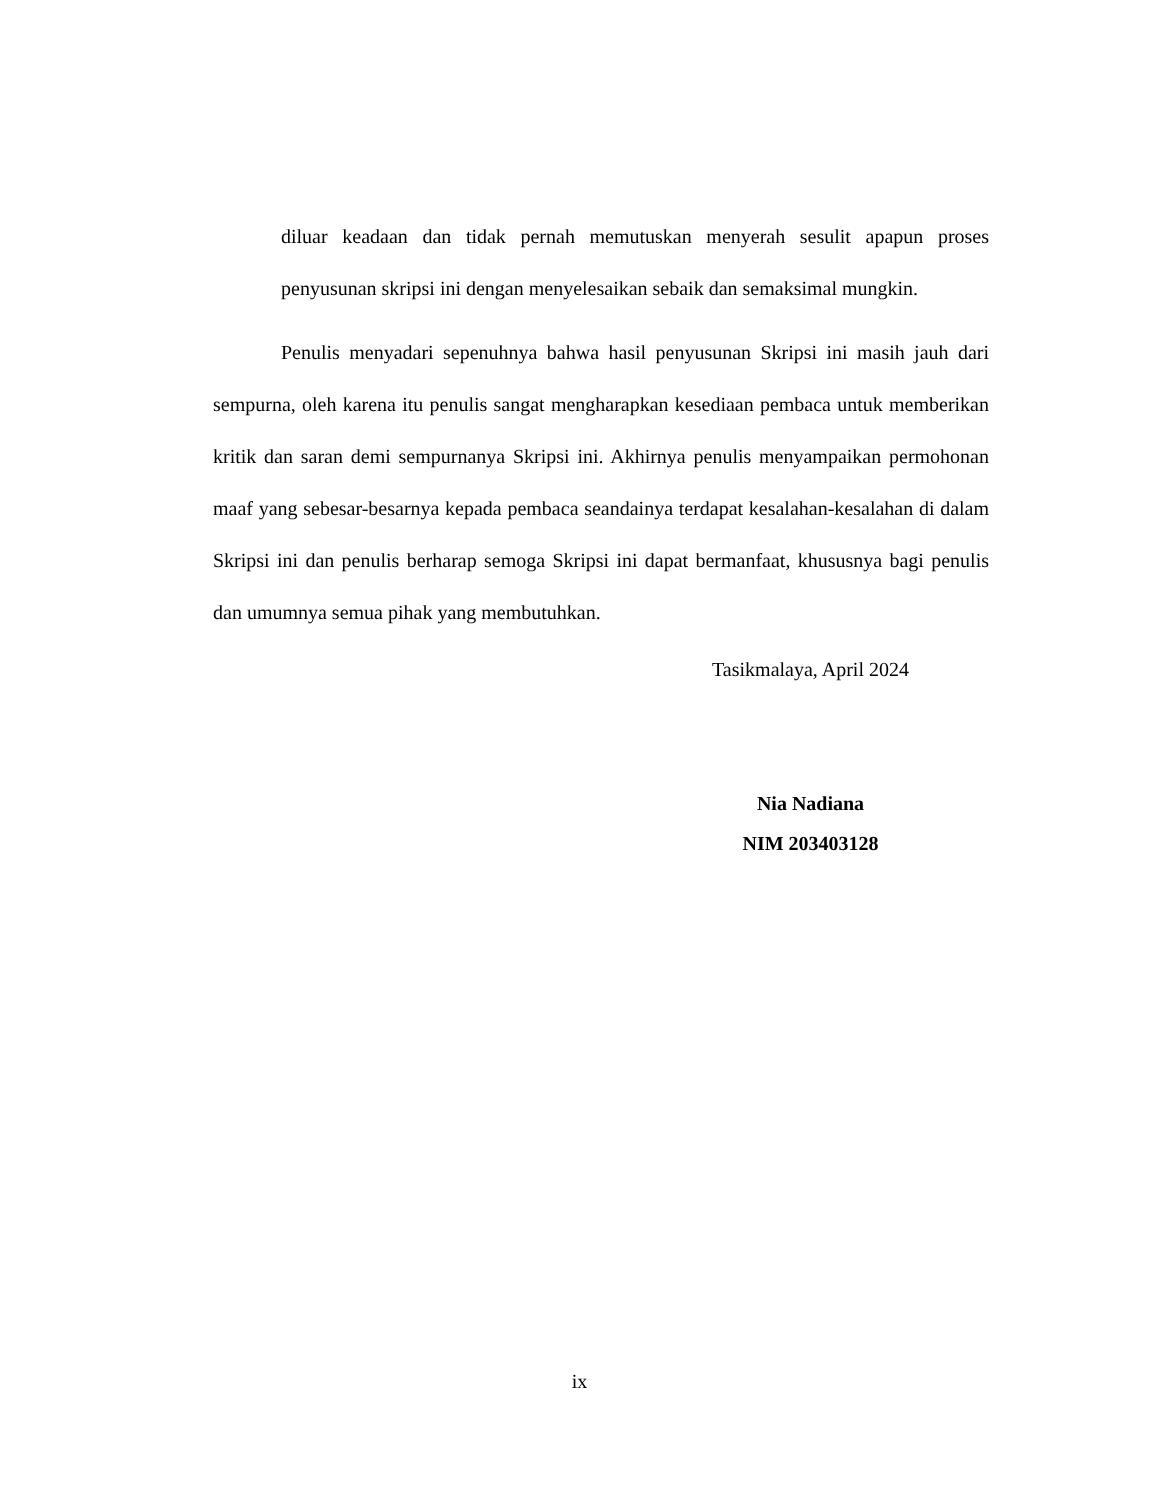diluar keadaan dan tidak pernah memutuskan menyerah sesulit apapun proses penyusunan skripsi ini dengan menyelesaikan sebaik dan semaksimal mungkin.
Penulis menyadari sepenuhnya bahwa hasil penyusunan Skripsi ini masih jauh dari sempurna, oleh karena itu penulis sangat mengharapkan kesediaan pembaca untuk memberikan kritik dan saran demi sempurnanya Skripsi ini. Akhirnya penulis menyampaikan permohonan maaf yang sebesar-besarnya kepada pembaca seandainya terdapat kesalahan-kesalahan di dalam Skripsi ini dan penulis berharap semoga Skripsi ini dapat bermanfaat, khususnya bagi penulis dan umumnya semua pihak yang membutuhkan.
Tasikmalaya, April 2024
Nia Nadiana
NIM 203403128
ix